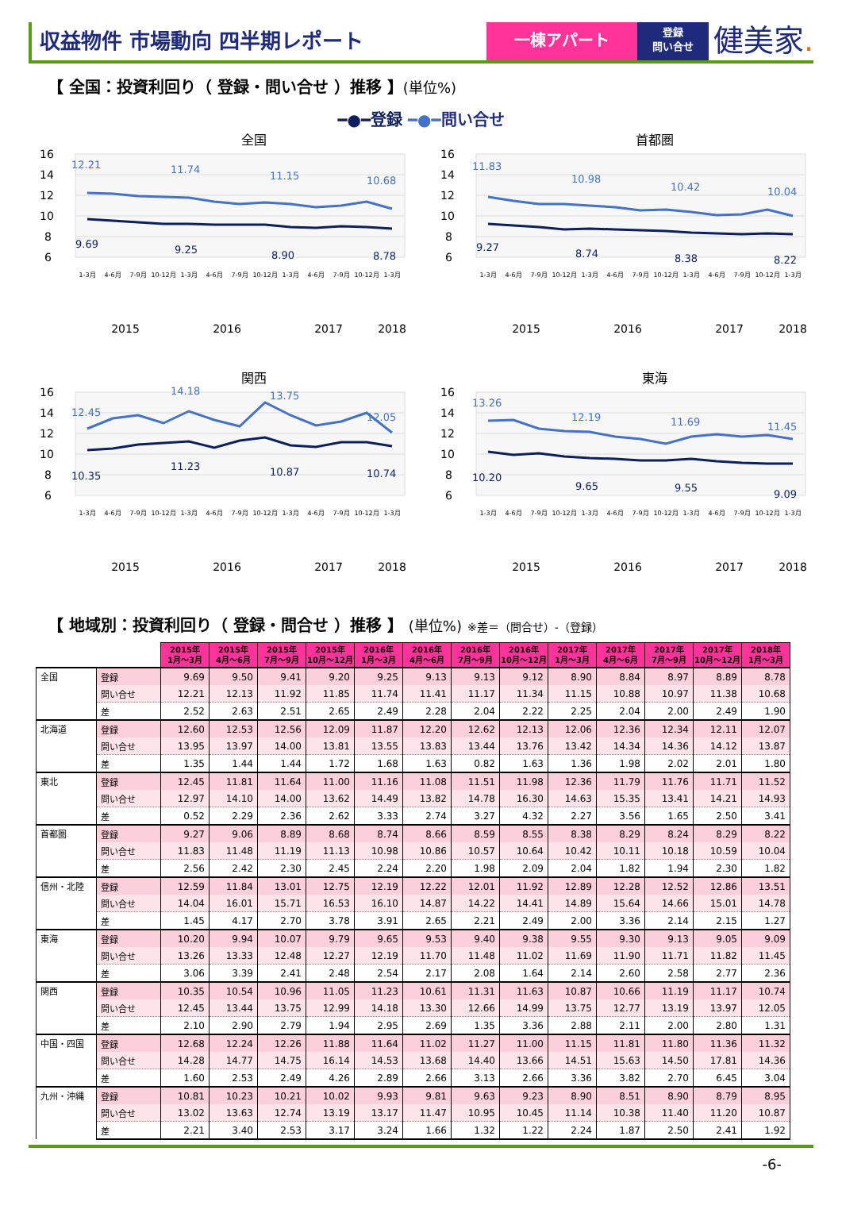収益物件 市場動向 四半期レポート
一棟アパート
登録
問い合せ
健美家.
【 全国：投資利回り（ 登録・問い合せ ）推移 】(単位%)
━●━登録 ━●━問い合せ
全国
16
14
12
10
8
6
12.21
11.74
11.15
10.68
9.69
9.25
8.90
8.78
1-3月
4-6月
7-9月
10-12月
1-3月
4-6月
7-9月
10-12月
1-3月
4-6月
7-9月
10-12月
1-3月
2015
2016
2017
2018
首都圏
16
14
12
10
8
6
11.83
10.98
10.42
10.04
9.27
8.74
8.38
8.22
1-3月
4-6月
7-9月
10-12月
1-3月
4-6月
7-9月
10-12月
1-3月
4-6月
7-9月
10-12月
1-3月
2015
2016
2017
2018
関西
16
14
12
10
8
6
12.45
14.18
13.75
12.05
10.35
11.23
10.87
10.74
1-3月
4-6月
7-9月
10-12月
1-3月
4-6月
7-9月
10-12月
1-3月
4-6月
7-9月
10-12月
1-3月
2015
2016
2017
2018
東海
16
14
12
10
8
6
13.26
12.19
11.69
11.45
10.20
9.65
9.55
9.09
1-3月
4-6月
7-9月
10-12月
1-3月
4-6月
7-9月
10-12月
1-3月
4-6月
7-9月
10-12月
1-3月
2015
2016
2017
2018
【 地域別：投資利回り（ 登録・問合せ ）推移 】 (単位%) ※差＝（問合せ）-（登録）
| | | 2015年 1月～3月 | 2015年 4月～6月 | 2015年 7月～9月 | 2015年 10月～12月 | 2016年 1月～3月 | 2016年 4月～6月 | 2016年 7月～9月 | 2016年 10月～12月 | 2017年 1月～3月 | 2017年 4月～6月 | 2017年 7月～9月 | 2017年 10月～12月 | 2018年 1月～3月 |
| 全国 | 登録 | 9.69 | 9.50 | 9.41 | 9.20 | 9.25 | 9.13 | 9.13 | 9.12 | 8.90 | 8.84 | 8.97 | 8.89 | 8.78 |
| | 問い合せ | 12.21 | 12.13 | 11.92 | 11.85 | 11.74 | 11.41 | 11.17 | 11.34 | 11.15 | 10.88 | 10.97 | 11.38 | 10.68 |
| | 差 | 2.52 | 2.63 | 2.51 | 2.65 | 2.49 | 2.28 | 2.04 | 2.22 | 2.25 | 2.04 | 2.00 | 2.49 | 1.90 |
| 北海道 | 登録 | 12.60 | 12.53 | 12.56 | 12.09 | 11.87 | 12.20 | 12.62 | 12.13 | 12.06 | 12.36 | 12.34 | 12.11 | 12.07 |
| | 問い合せ | 13.95 | 13.97 | 14.00 | 13.81 | 13.55 | 13.83 | 13.44 | 13.76 | 13.42 | 14.34 | 14.36 | 14.12 | 13.87 |
| | 差 | 1.35 | 1.44 | 1.44 | 1.72 | 1.68 | 1.63 | 0.82 | 1.63 | 1.36 | 1.98 | 2.02 | 2.01 | 1.80 |
| 東北 | 登録 | 12.45 | 11.81 | 11.64 | 11.00 | 11.16 | 11.08 | 11.51 | 11.98 | 12.36 | 11.79 | 11.76 | 11.71 | 11.52 |
| | 問い合せ | 12.97 | 14.10 | 14.00 | 13.62 | 14.49 | 13.82 | 14.78 | 16.30 | 14.63 | 15.35 | 13.41 | 14.21 | 14.93 |
| | 差 | 0.52 | 2.29 | 2.36 | 2.62 | 3.33 | 2.74 | 3.27 | 4.32 | 2.27 | 3.56 | 1.65 | 2.50 | 3.41 |
| 首都圏 | 登録 | 9.27 | 9.06 | 8.89 | 8.68 | 8.74 | 8.66 | 8.59 | 8.55 | 8.38 | 8.29 | 8.24 | 8.29 | 8.22 |
| | 問い合せ | 11.83 | 11.48 | 11.19 | 11.13 | 10.98 | 10.86 | 10.57 | 10.64 | 10.42 | 10.11 | 10.18 | 10.59 | 10.04 |
| | 差 | 2.56 | 2.42 | 2.30 | 2.45 | 2.24 | 2.20 | 1.98 | 2.09 | 2.04 | 1.82 | 1.94 | 2.30 | 1.82 |
| 信州・北陸 | 登録 | 12.59 | 11.84 | 13.01 | 12.75 | 12.19 | 12.22 | 12.01 | 11.92 | 12.89 | 12.28 | 12.52 | 12.86 | 13.51 |
| | 問い合せ | 14.04 | 16.01 | 15.71 | 16.53 | 16.10 | 14.87 | 14.22 | 14.41 | 14.89 | 15.64 | 14.66 | 15.01 | 14.78 |
| | 差 | 1.45 | 4.17 | 2.70 | 3.78 | 3.91 | 2.65 | 2.21 | 2.49 | 2.00 | 3.36 | 2.14 | 2.15 | 1.27 |
| 東海 | 登録 | 10.20 | 9.94 | 10.07 | 9.79 | 9.65 | 9.53 | 9.40 | 9.38 | 9.55 | 9.30 | 9.13 | 9.05 | 9.09 |
| | 問い合せ | 13.26 | 13.33 | 12.48 | 12.27 | 12.19 | 11.70 | 11.48 | 11.02 | 11.69 | 11.90 | 11.71 | 11.82 | 11.45 |
| | 差 | 3.06 | 3.39 | 2.41 | 2.48 | 2.54 | 2.17 | 2.08 | 1.64 | 2.14 | 2.60 | 2.58 | 2.77 | 2.36 |
| 関西 | 登録 | 10.35 | 10.54 | 10.96 | 11.05 | 11.23 | 10.61 | 11.31 | 11.63 | 10.87 | 10.66 | 11.19 | 11.17 | 10.74 |
| | 問い合せ | 12.45 | 13.44 | 13.75 | 12.99 | 14.18 | 13.30 | 12.66 | 14.99 | 13.75 | 12.77 | 13.19 | 13.97 | 12.05 |
| | 差 | 2.10 | 2.90 | 2.79 | 1.94 | 2.95 | 2.69 | 1.35 | 3.36 | 2.88 | 2.11 | 2.00 | 2.80 | 1.31 |
| 中国・四国 | 登録 | 12.68 | 12.24 | 12.26 | 11.88 | 11.64 | 11.02 | 11.27 | 11.00 | 11.15 | 11.81 | 11.80 | 11.36 | 11.32 |
| | 問い合せ | 14.28 | 14.77 | 14.75 | 16.14 | 14.53 | 13.68 | 14.40 | 13.66 | 14.51 | 15.63 | 14.50 | 17.81 | 14.36 |
| | 差 | 1.60 | 2.53 | 2.49 | 4.26 | 2.89 | 2.66 | 3.13 | 2.66 | 3.36 | 3.82 | 2.70 | 6.45 | 3.04 |
| 九州・沖縄 | 登録 | 10.81 | 10.23 | 10.21 | 10.02 | 9.93 | 9.81 | 9.63 | 9.23 | 8.90 | 8.51 | 8.90 | 8.79 | 8.95 |
| | 問い合せ | 13.02 | 13.63 | 12.74 | 13.19 | 13.17 | 11.47 | 10.95 | 10.45 | 11.14 | 10.38 | 11.40 | 11.20 | 10.87 |
| | 差 | 2.21 | 3.40 | 2.53 | 3.17 | 3.24 | 1.66 | 1.32 | 1.22 | 2.24 | 1.87 | 2.50 | 2.41 | 1.92 |
-6-